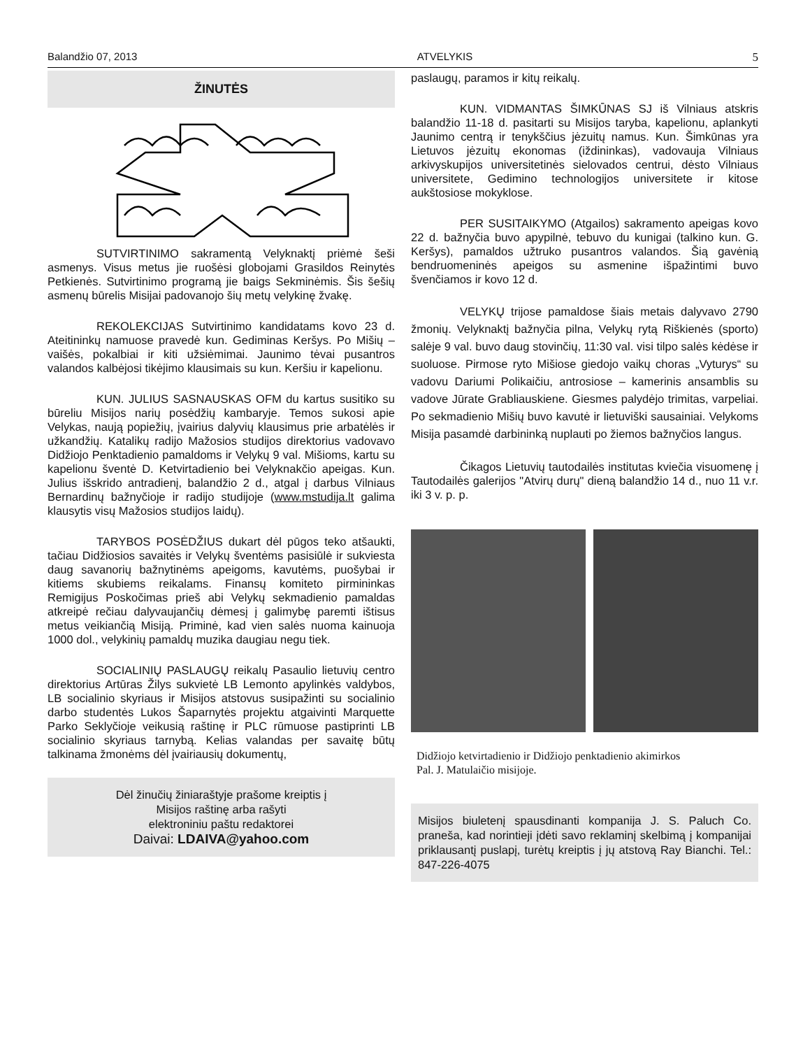Balandžio 07, 2013 ATVELYKIS 5
ŽINUTĖS
SUTVIRTINIMO sakramentą Velyknaktį priėmė šeši asmenys. Visus metus jie ruošėsi globojami Grasildos Reinytės Petkienės. Sutvirtinimo programą jie baigs Sekminėmis. Šis šešių asmenų būrelis Misijai padovanojo šių metų velykinę žvakę.
REKOLEKCIJAS Sutvirtinimo kandidatams kovo 23 d. Ateitininkų namuose pravedė kun. Gediminas Keršys. Po Mišių – vaišės, pokalbiai ir kiti užsiėmimai. Jaunimo tėvai pusantros valandos kalbėjosi tikėjimo klausimais su kun. Keršiu ir kapelionu.
KUN. JULIUS SASNAUSKAS OFM du kartus susitiko su būreliu Misijos narių posėdžių kambaryje. Temos sukosi apie Velykas, naują popiežių, įvairius dalyvių klausimus prie arbatėlės ir užkandžių. Katalikų radijo Mažosios studijos direktorius vadovavo Didžiojo Penktadienio pamaldoms ir Velykų 9 val. Mišioms, kartu su kapelionu šventė D. Ketvirtadienio bei Velyknakčio apeigas. Kun. Julius išskrido antradienį, balandžio 2 d., atgal į darbus Vilniaus Bernardinų bažnyčioje ir radijo studijoje (www.mstudija.lt galima klausytis visų Mažosios studijos laidų).
TARYBOS POSĖDŽIUS dukart dėl pūgos teko atšaukti, tačiau Didžiosios savaitės ir Velykų šventėms pasisiūlė ir sukviesta daug savanorių bažnytinėms apeigoms, kavutėms, puošybai ir kitiems skubiems reikalams. Finansų komiteto pirmininkas Remigijus Poskočimas prieš abi Velykų sekmadienio pamaldas atkreipė rečiau dalyvaujančių dėmesį į galimybę paremti ištisus metus veikiančią Misiją. Priminė, kad vien salės nuoma kainuoja 1000 dol., velykinių pamaldų muzika daugiau negu tiek.
SOCIALINIŲ PASLAUGŲ reikalų Pasaulio lietuvių centro direktorius Artūras Žilys sukvietė LB Lemonto apylinkės valdybos, LB socialinio skyriaus ir Misijos atstovus susipažinti su socialinio darbo studentės Lukos Šaparnytės projektu atgaivinti Marquette Parko Seklyčioje veikusią raštinę ir PLC rūmuose pastiprinti LB socialinio skyriaus tarnybą. Kelias valandas per savaitę būtų talkinama žmonėms dėl įvairiausių dokumentų,
Dėl žinučių žiniaraštyje prašome kreiptis į
Misijos raštinę arba rašyti
elektroniniu paštu redaktorei
Daivai: LDAIVA@yahoo.com
paslaugų, paramos ir kitų reikalų.
KUN. VIDMANTAS ŠIMKŪNAS SJ iš Vilniaus atskris balandžio 11-18 d. pasitarti su Misijos taryba, kapelionu, aplankyti Jaunimo centrą ir tenykščius jėzuitų namus. Kun. Šimkūnas yra Lietuvos jėzuitų ekonomas (iždininkas), vadovauja Vilniaus arkivyskupijos universitetinės sielovados centrui, dėsto Vilniaus universitete, Gedimino technologijos universitete ir kitose aukštosiose mokyklose.
PER SUSITAIKYMO (Atgailos) sakramento apeigas kovo 22 d. bažnyčia buvo apypilnė, tebuvo du kunigai (talkino kun. G. Keršys), pamaldos užtruko pusantros valandos. Šią gavėnią bendruomeninės apeigos su asmenine išpažintimi buvo švenčiamos ir kovo 12 d.
VELYKŲ trijose pamaldose šiais metais dalyvavo 2790 žmonių. Velyknaktį bažnyčia pilna, Velykų rytą Riškienės (sporto) salėje 9 val. buvo daug stovinčių, 11:30 val. visi tilpo salės kėdėse ir suoluose. Pirmose ryto Mišiose giedojo vaikų choras „Vyturys“ su vadovu Dariumi Polikaičiu, antrosiose – kamerinis ansamblis su vadove Jūrate Grabliauskiene. Giesmes palydėjo trimitas, varpeliai. Po sekmadienio Mišių buvo kavutė ir lietuviški sausainiai. Velykoms Misija pasamdė darbininką nuplauti po žiemos bažnyčios langus.
Čikagos Lietuvių tautodailės institutas kviečia visuomenę į Tautodailės galerijos "Atvirų durų" dieną balandžio 14 d., nuo 11 v.r. iki 3 v. p. p.
Didžiojo ketvirtadienio ir Didžiojo penktadienio akimirkos
Pal. J. Matulaičio misijoje.
Misijos biuletenį spausdinanti kompanija J. S. Paluch Co. praneša, kad norintieji įdėti savo reklaminį skelbimą į kompanijai priklausantį puslapį, turėtų kreiptis į jų atstovą Ray Bianchi. Tel.: 847-226-4075